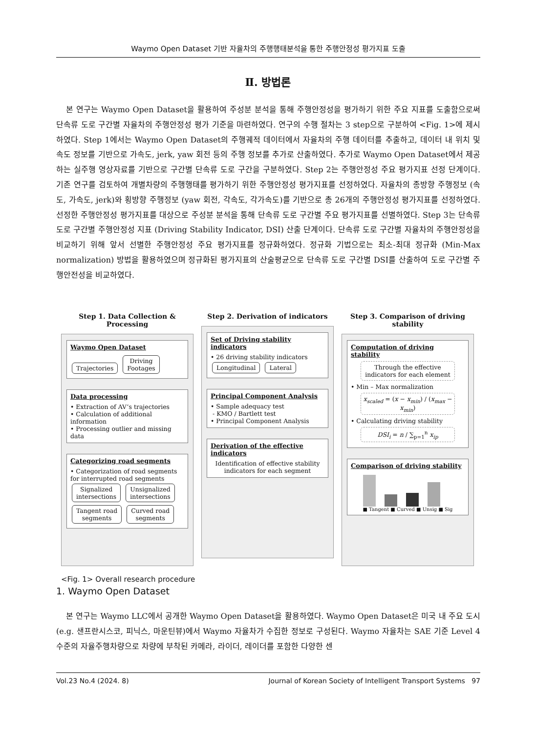Waymo Open Dataset 기반 자율차의 주행행태분석을 통한 주행안정성 평가지표 도출
Ⅱ. 방법론
본 연구는 Waymo Open Dataset을 활용하여 주성분 분석을 통해 주행안정성을 평가하기 위한 주요 지표를 도출함으로써 단속류 도로 구간별 자율차의 주행안정성 평가 기준을 마련하였다. 연구의 수행 절차는 3 step으로 구분하여 <Fig. 1>에 제시하였다. Step 1에서는 Waymo Open Dataset의 주행궤적 데이터에서 자율차의 주행 데이터를 추출하고, 데이터 내 위치 및 속도 정보를 기반으로 가속도, jerk, yaw 회전 등의 주행 정보를 추가로 산출하였다. 추가로 Waymo Open Dataset에서 제공하는 실주행 영상자료를 기반으로 구간별 단속류 도로 구간을 구분하였다. Step 2는 주행안정성 주요 평가지표 선정 단계이다. 기존 연구를 검토하여 개별차량의 주행행태를 평가하기 위한 주행안정성 평가지표를 선정하였다. 자율차의 종방향 주행정보 (속도, 가속도, jerk)와 횡방향 주행정보 (yaw 회전, 각속도, 각가속도)를 기반으로 총 26개의 주행안정성 평가지표를 선정하였다. 선정한 주행안정성 평가지표를 대상으로 주성분 분석을 통해 단속류 도로 구간별 주요 평가지표를 선별하였다. Step 3는 단속류 도로 구간별 주행안정성 지표 (Driving Stability Indicator, DSI) 산출 단계이다. 단속류 도로 구간별 자율차의 주행안정성을 비교하기 위해 앞서 선별한 주행안정성 주요 평가지표를 정규화하였다. 정규화 기법으로는 최소-최대 정규화 (Min-Max normalization) 방법을 활용하였으며 정규화된 평가지표의 산술평균으로 단속류 도로 구간별 DSI를 산출하여 도로 구간별 주행안전성을 비교하였다.
Step 1. Data Collection & Processing
Waymo Open Dataset
Trajectories Driving
Footages
Data processing
• Extraction of AV’s trajectories
• Calculation of additional information
• Processing outlier and missing data
Categorizing road segments
• Categorization of road segments for interrupted road segments
Signalized
intersections Unsignalized
intersections
Tangent road
segments Curved road
segments
Step 2. Derivation of indicators
Set of Driving stability indicators
• 26 driving stability indicators
Longitudinal Lateral
Principal Component Analysis
• Sample adequacy test
- KMO / Bartlett test
• Principal Component Analysis
Derivation of the effective indicators
Identification of effective stability indicators for each segment
Step 3. Comparison of driving stability
Computation of driving stability
Through the effective indicators for each element
• Min – Max normalization
x<sub>scaled</sub> = (x − x<sub>min</sub>) / (x<sub>max</sub> − x<sub>min</sub>)
• Calculating driving stability
DSI<sub>i</sub> = n / ∑<sub>p=1</sub><sup>n</sup> x<sub>ip</sub>
Comparison of driving stability
■ Tangent ■ Curved ■ Unsig ■ Sig
<Fig. 1> Overall research procedure
1. Waymo Open Dataset
본 연구는 Waymo LLC에서 공개한 Waymo Open Dataset을 활용하였다. Waymo Open Dataset은 미국 내 주요 도시 (e.g. 샌프란시스코, 피닉스, 마운틴뷰)에서 Waymo 자율차가 수집한 정보로 구성된다. Waymo 자율차는 SAE 기준 Level 4 수준의 자율주행차량으로 차량에 부착된 카메라, 라이더, 레이더를 포함한 다양한 센
Vol.23 No.4 (2024. 8) Journal of Korean Society of Intelligent Transport Systems 97